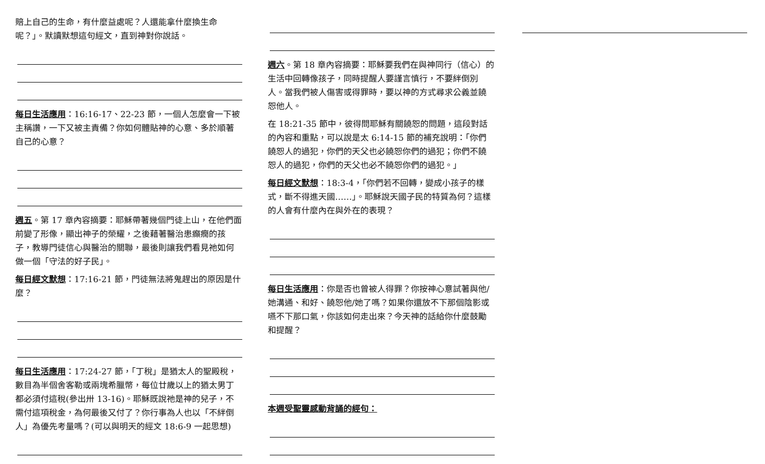賠上自己的生命，有什麼益處呢？人還能拿什麼換生命呢？」。默讀默想這句經文，直到神對你說話。
每日生活應用：16:16-17、22-23 節，一個人怎麼會一下被主稱讚，一下又被主責備？你如何體貼神的心意、多於順著自己的心意？
週五。第 17 章內容摘要：耶穌帶著幾個門徒上山，在他們面前變了形像，顯出神子的榮耀，之後藉著醫治患癲癇的孩子，教導門徒信心與醫治的關聯，最後則讓我們看見祂如何做一個「守法的好子民」。
每日經文默想：17:16-21 節，門徒無法將鬼趕出的原因是什麼？
每日生活應用：17:24-27 節，「丁稅」是猶太人的聖殿稅，數目為半個舍客勒或兩塊希臘幣，每位廿歲以上的猶太男丁都必須付這稅(參出卅 13-16)。耶穌既說祂是神的兒子，不需付這項稅金，為何最後又付了？你行事為人也以「不絆倒人」為優先考量嗎？(可以與明天的經文 18:6-9 一起思想)
週六。第 18 章內容摘要：耶穌要我們在與神同行（信心）的生活中回轉像孩子，同時提醒人要謹言慎行，不要絆倒別人。當我們被人傷害或得罪時，要以神的方式尋求公義並饒恕他人。
在 18:21-35 節中，彼得問耶穌有關饒恕的問題，這段對話的內容和重點，可以說是太 6:14-15 節的補充說明：「你們饒恕人的過犯，你們的天父也必饒恕你們的過犯；你們不饒恕人的過犯，你們的天父也必不饒恕你們的過犯。」
每日經文默想：18:3-4，「你們若不回轉，變成小孩子的樣式，斷不得進天國……」。耶穌說天國子民的特質為何？這樣的人會有什麼內在與外在的表現？
每日生活應用：你是否也曾被人得罪？你按神心意試著與他/她溝通、和好、饒恕他/她了嗎？如果你還放不下那個陰影或嚥不下那口氣，你該如何走出來？今天神的話給你什麼鼓勵和提醒？
本週受聖靈感動背誦的經句：